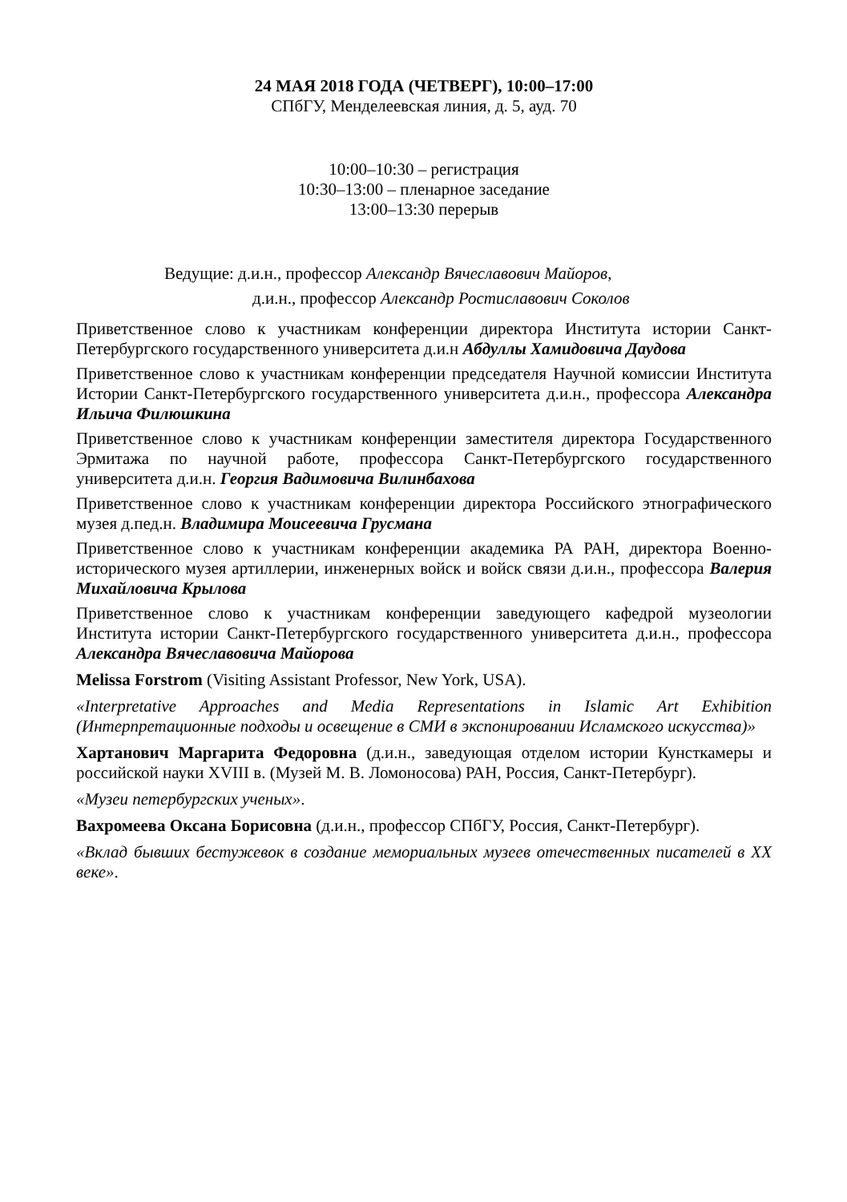24 МАЯ 2018 ГОДА (ЧЕТВЕРГ), 10:00–17:00
СПбГУ, Менделеевская линия, д. 5, ауд. 70
10:00–10:30 – регистрация
10:30–13:00 – пленарное заседание
13:00–13:30 перерыв
Ведущие: д.и.н., профессор Александр Вячеславович Майоров,
д.и.н., профессор Александр Ростиславович Соколов
Приветственное слово к участникам конференции директора Института истории Санкт-Петербургского государственного университета д.и.н Абдуллы Хамидовича Даудова
Приветственное слово к участникам конференции председателя Научной комиссии Института Истории Санкт-Петербургского государственного университета д.и.н., профессора Александра Ильича Филюшкина
Приветственное слово к участникам конференции заместителя директора Государственного Эрмитажа по научной работе, профессора Санкт-Петербургского государственного университета д.и.н. Георгия Вадимовича Вилинбахова
Приветственное слово к участникам конференции директора Российского этнографического музея д.пед.н. Владимира Моисеевича Грусмана
Приветственное слово к участникам конференции академика РА РАН, директора Военно-исторического музея артиллерии, инженерных войск и войск связи д.и.н., профессора Валерия Михайловича Крылова
Приветственное слово к участникам конференции заведующего кафедрой музеологии Института истории Санкт-Петербургского государственного университета д.и.н., профессора Александра Вячеславовича Майорова
Melissa Forstrom (Visiting Assistant Professor, New York, USA).
«Interpretative Approaches and Media Representations in Islamic Art Exhibition (Интерпретационные подходы и освещение в СМИ в экспонировании Исламского искусства)»
Хартанович Маргарита Федоровна (д.и.н., заведующая отделом истории Кунсткамеры и российской науки XVIII в. (Музей М. В. Ломоносова) РАН, Россия, Санкт-Петербург).
«Музеи петербургских ученых».
Вахромеева Оксана Борисовна (д.и.н., профессор СПбГУ, Россия, Санкт-Петербург).
«Вклад бывших бестужевок в создание мемориальных музеев отечественных писателей в XX веке».